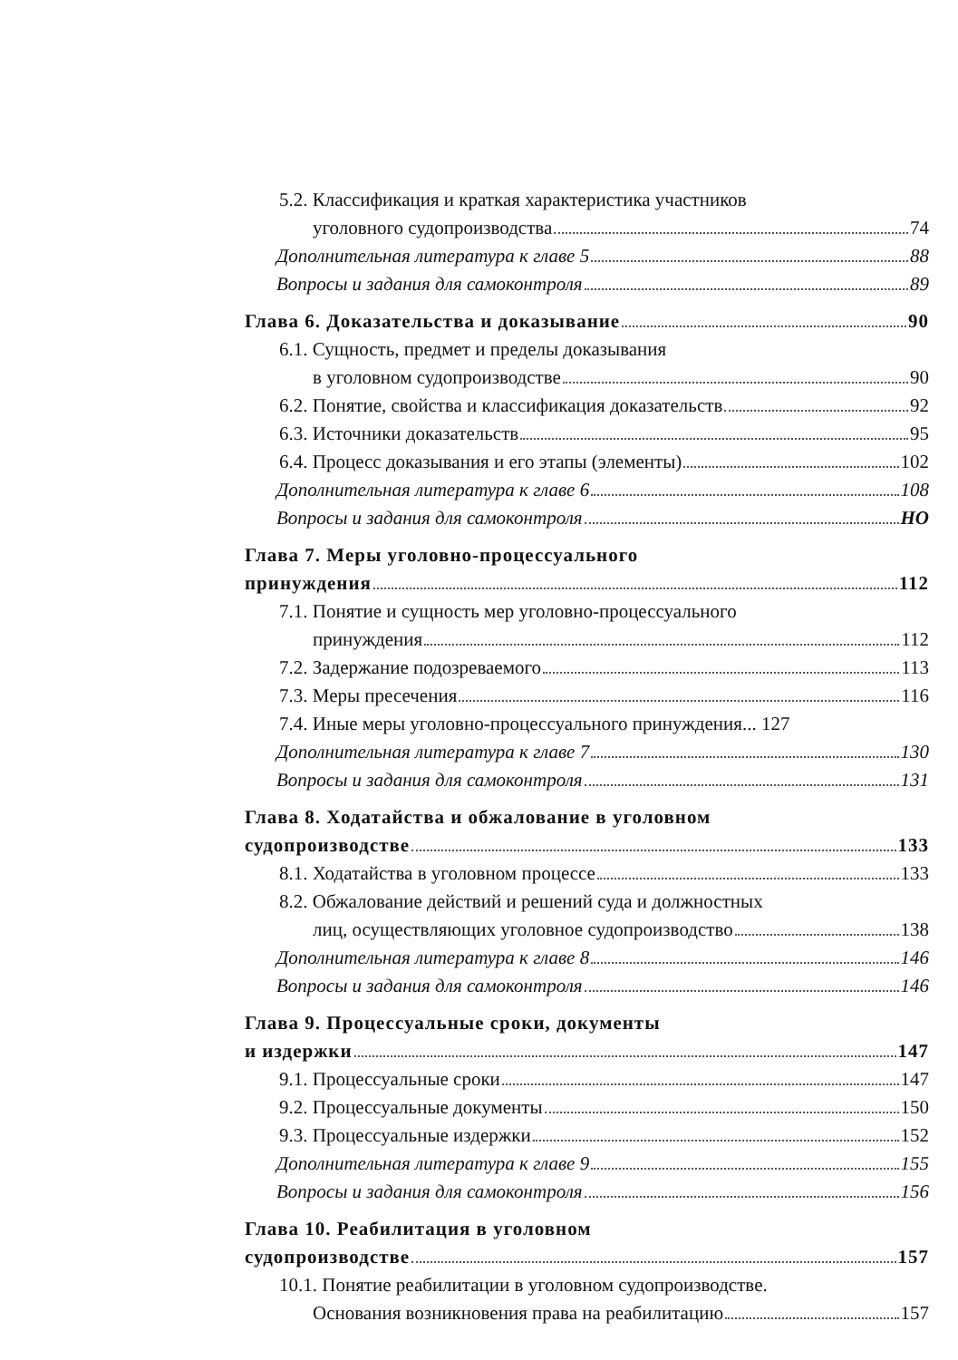5.2. Классификация и краткая характеристика участников
уголовного судопроизводства 74
Дополнительная литература к главе 5 88
Вопросы и задания для самоконтроля 89
Глава 6. Доказательства и доказывание 90
6.1. Сущность, предмет и пределы доказывания
в уголовном судопроизводстве 90
6.2. Понятие, свойства и классификация доказательств 92
6.3. Источники доказательств 95
6.4. Процесс доказывания и его этапы (элементы) 102
Дополнительная литература к главе 6 108
Вопросы и задания для самоконтроля НО
Глава 7. Меры уголовно-процессуального
принуждения 112
7.1. Понятие и сущность мер уголовно-процессуального
принуждения 112
7.2. Задержание подозреваемого 113
7.3. Меры пресечения 116
7.4. Иные меры уголовно-процессуального принуждения... 127
Дополнительная литература к главе 7 130
Вопросы и задания для самоконтроля 131
Глава 8. Ходатайства и обжалование в уголовном
судопроизводстве 133
8.1. Ходатайства в уголовном процессе 133
8.2. Обжалование действий и решений суда и должностных
лиц, осуществляющих уголовное судопроизводство 138
Дополнительная литература к главе 8 146
Вопросы и задания для самоконтроля 146
Глава 9. Процессуальные сроки, документы
и издержки 147
9.1. Процессуальные сроки 147
9.2. Процессуальные документы 150
9.3. Процессуальные издержки 152
Дополнительная литература к главе 9 155
Вопросы и задания для самоконтроля 156
Глава 10. Реабилитация в уголовном
судопроизводстве 157
10.1. Понятие реабилитации в уголовном судопроизводстве.
Основания возникновения права на реабилитацию 157